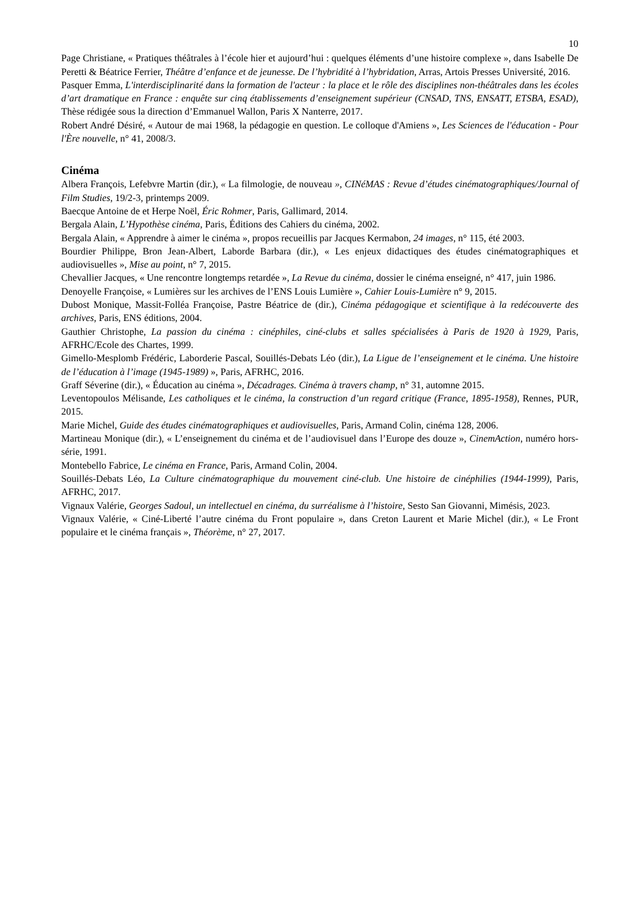10
Page Christiane, « Pratiques théâtrales à l’école hier et aujourd’hui : quelques éléments d’une histoire complexe », dans Isabelle De Peretti & Béatrice Ferrier, Théâtre d’enfance et de jeunesse. De l’hybridité à l’hybridation, Arras, Artois Presses Université, 2016.
Pasquer Emma, L'interdisciplinarité dans la formation de l'acteur : la place et le rôle des disciplines non-théâtrales dans les écoles d’art dramatique en France : enquête sur cinq établissements d’enseignement supérieur (CNSAD, TNS, ENSATT, ETSBA, ESAD), Thèse rédigée sous la direction d’Emmanuel Wallon, Paris X Nanterre, 2017.
Robert André Désiré, « Autour de mai 1968, la pédagogie en question. Le colloque d'Amiens », Les Sciences de l'éducation - Pour l'Ère nouvelle, n° 41, 2008/3.
Cinéma
Albera François, Lefebvre Martin (dir.), « La filmologie, de nouveau », CINéMAS : Revue d’études cinématographiques/Journal of Film Studies, 19/2-3, printemps 2009.
Baecque Antoine de et Herpe Noël, Éric Rohmer, Paris, Gallimard, 2014.
Bergala Alain, L’Hypothèse cinéma, Paris, Éditions des Cahiers du cinéma, 2002.
Bergala Alain, « Apprendre à aimer le cinéma », propos recueillis par Jacques Kermabon, 24 images, n° 115, été 2003.
Bourdier Philippe, Bron Jean-Albert, Laborde Barbara (dir.), « Les enjeux didactiques des études cinématographiques et audiovisuelles », Mise au point, n° 7, 2015.
Chevallier Jacques, « Une rencontre longtemps retardée », La Revue du cinéma, dossier le cinéma enseigné, n° 417, juin 1986.
Denoyelle Françoise, « Lumières sur les archives de l’ENS Louis Lumière », Cahier Louis-Lumière n° 9, 2015.
Dubost Monique, Massit-Folléa Françoise, Pastre Béatrice de (dir.), Cinéma pédagogique et scientifique à la redécouverte des archives, Paris, ENS éditions, 2004.
Gauthier Christophe, La passion du cinéma : cinéphiles, ciné-clubs et salles spécialisées à Paris de 1920 à 1929, Paris, AFRHC/Ecole des Chartes, 1999.
Gimello-Mesplomb Frédéric, Laborderie Pascal, Souillés-Debats Léo (dir.), La Ligue de l’enseignement et le cinéma. Une histoire de l’éducation à l’image (1945-1989) », Paris, AFRHC, 2016.
Graff Séverine (dir.), « Éducation au cinéma », Décadrages. Cinéma à travers champ, n° 31, automne 2015.
Leventopoulos Mélisande, Les catholiques et le cinéma, la construction d’un regard critique (France, 1895-1958), Rennes, PUR, 2015.
Marie Michel, Guide des études cinématographiques et audiovisuelles, Paris, Armand Colin, cinéma 128, 2006.
Martineau Monique (dir.), « L’enseignement du cinéma et de l’audiovisuel dans l’Europe des douze », CinemAction, numéro hors-série, 1991.
Montebello Fabrice, Le cinéma en France, Paris, Armand Colin, 2004.
Souillés-Debats Léo, La Culture cinématographique du mouvement ciné-club. Une histoire de cinéphilies (1944-1999), Paris, AFRHC, 2017.
Vignaux Valérie, Georges Sadoul, un intellectuel en cinéma, du surréalisme à l’histoire, Sesto San Giovanni, Mimésis, 2023.
Vignaux Valérie, « Ciné-Liberté l’autre cinéma du Front populaire », dans Creton Laurent et Marie Michel (dir.), « Le Front populaire et le cinéma français », Théorème, n° 27, 2017.